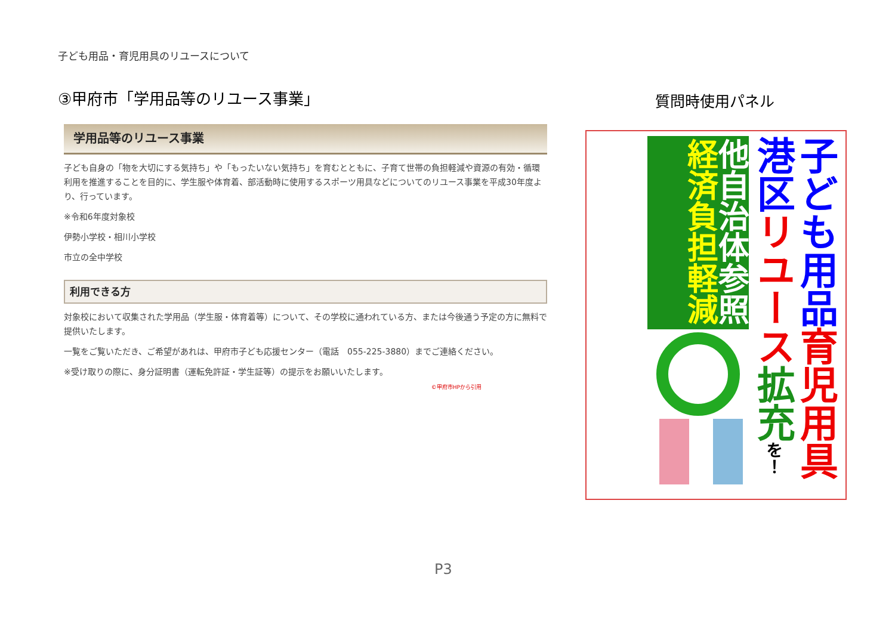子ども用品・育児用具のリユースについて
③甲府市「学用品等のリユース事業」
学用品等のリユース事業
子ども自身の「物を大切にする気持ち」や「もったいない気持ち」を育むとともに、子育て世帯の負担軽減や資源の有効・循環利用を推進することを目的に、学生服や体育着、部活動時に使用するスポーツ用具などについてのリユース事業を平成30年度より、行っています。
※令和6年度対象校
伊勢小学校・相川小学校
市立の全中学校
利用できる方
対象校において収集された学用品（学生服・体育着等）について、その学校に通われている方、または今後通う予定の方に無料で提供いたします。
一覧をご覧いただき、ご希望があれは、甲府市子ども応援センター（電話　055-225-3880）までご連絡ください。
※受け取りの際に、身分証明書（運転免許証・学生証等）の提示をお願いいたします。
©甲府市HPから引用
質問時使用パネル
子ども用品 育児用具
港区 リユース 拡充 を！
他自治体参照
経済負担軽減
P3